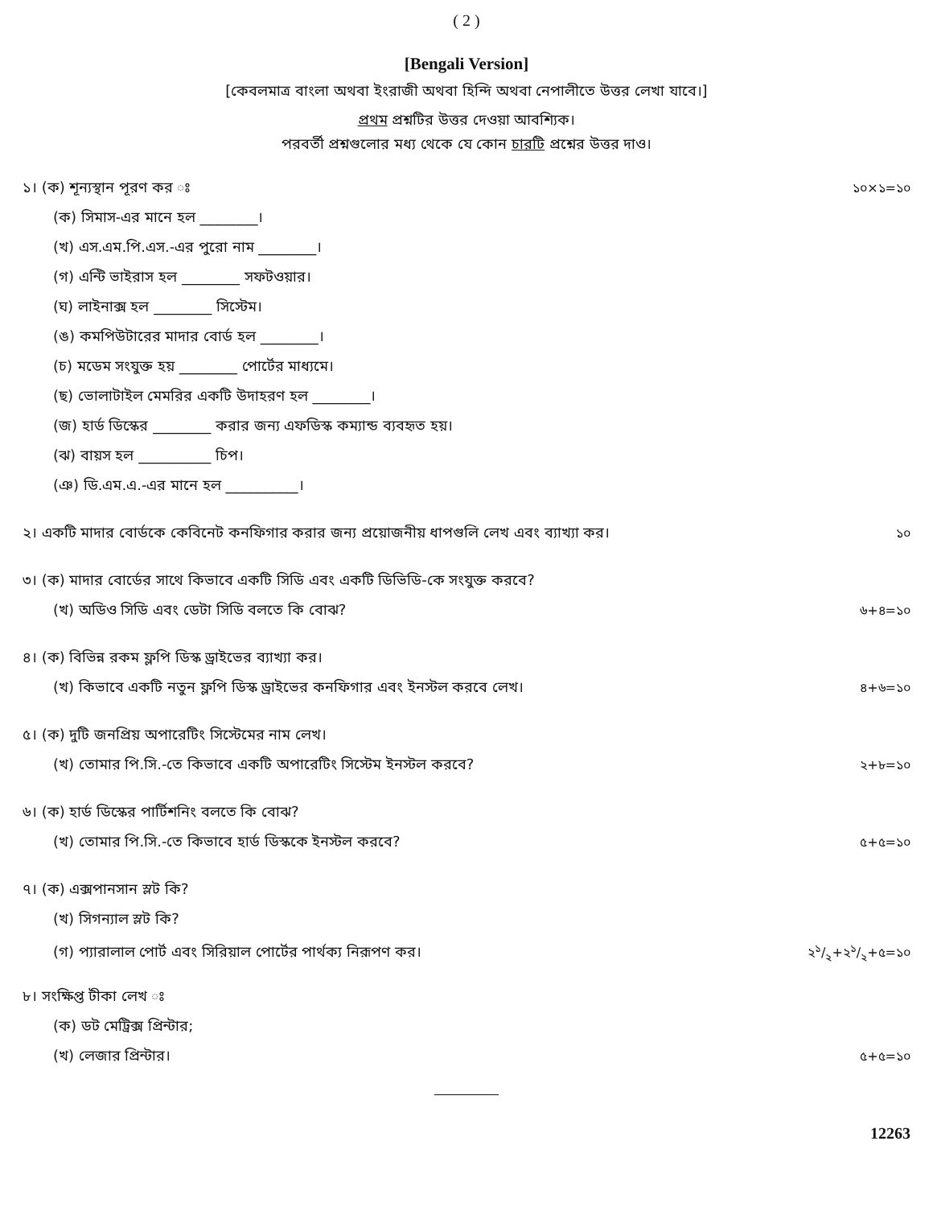( 2 )
[Bengali Version]
[কেবলমাত্র বাংলা অথবা ইংরাজী অথবা হিন্দি অথবা নেপালীতে উত্তর লেখা যাবে।]
প্রথম প্রশ্নটির উত্তর দেওয়া আবশ্যিক।
পরবর্তী প্রশ্নগুলোর মধ্য থেকে যে কোন চারটি প্রশ্নের উত্তর দাও।
১। (ক) শূন্যস্থান পূরণ কর ঃ ১০×১=১০
(ক) সিমাস-এর মানে হল ________।
(খ) এস.এম.পি.এস.-এর পুরো নাম ________।
(গ) এন্টি ভাইরাস হল ________ সফটওয়ার।
(ঘ) লাইনাক্স হল ________ সিস্টেম।
(ঙ) কমপিউটারের মাদার বোর্ড হল ________।
(চ) মডেম সংযুক্ত হয় ________ পোর্টের মাধ্যমে।
(ছ) ভোলাটাইল মেমরির একটি উদাহরণ হল ________।
(জ) হার্ড ডিস্কের ________ করার জন্য এফডিস্ক কম্যান্ড ব্যবহৃত হয়।
(ঝ) বায়স হল __________ চিপ।
(ঞ) ডি.এম.এ.-এর মানে হল __________।
২। একটি মাদার বোর্ডকে কেবিনেট কনফিগার করার জন্য প্রয়োজনীয় ধাপগুলি লেখ এবং ব্যাখ্যা কর। ১০
৩। (ক) মাদার বোর্ডের সাথে কিভাবে একটি সিডি এবং একটি ডিভিডি-কে সংযুক্ত করবে?
(খ) অডিও সিডি এবং ডেটা সিডি বলতে কি বোঝ? ৬+৪=১০
৪। (ক) বিভিন্ন রকম ফ্লপি ডিস্ক ড্রাইভের ব্যাখ্যা কর।
(খ) কিভাবে একটি নতুন ফ্লপি ডিস্ক ড্রাইভের কনফিগার এবং ইনস্টল করবে লেখ। ৪+৬=১০
৫। (ক) দুটি জনপ্রিয় অপারেটিং সিস্টেমের নাম লেখ।
(খ) তোমার পি.সি.-তে কিভাবে একটি অপারেটিং সিস্টেম ইনস্টল করবে? ২+৮=১০
৬। (ক) হার্ড ডিস্কের পার্টিশনিং বলতে কি বোঝ?
(খ) তোমার পি.সি.-তে কিভাবে হার্ড ডিস্ককে ইনস্টল করবে? ৫+৫=১০
৭। (ক) এক্সপানসান স্লট কি?
(খ) সিগন্যাল স্লট কি?
(গ) প্যারালাল পোর্ট এবং সিরিয়াল পোর্টের পার্থক্য নিরূপণ কর। ২১/২+২১/২+৫=১০
৮। সংক্ষিপ্ত টীকা লেখ ঃ
(ক) ডট মেট্রিক্স প্রিন্টার;
(খ) লেজার প্রিন্টার। ৫+৫=১০
12263